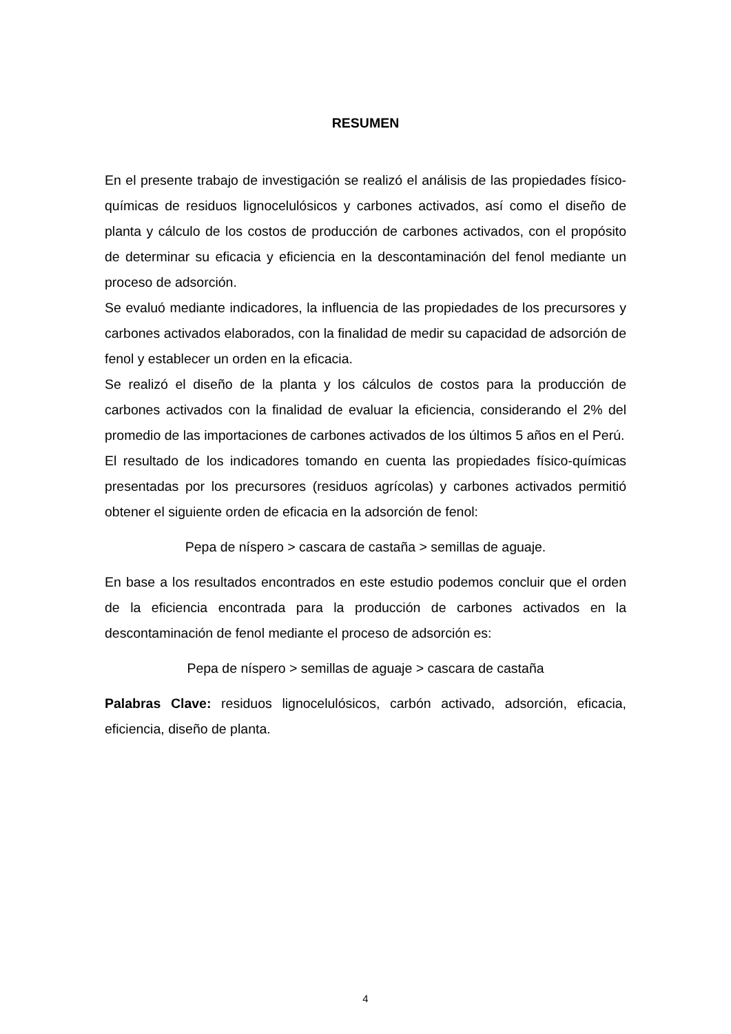RESUMEN
En el presente trabajo de investigación se realizó el análisis de las propiedades físico-químicas de residuos lignocelulósicos y carbones activados, así como el diseño de planta y cálculo de los costos de producción de carbones activados, con el propósito de determinar su eficacia y eficiencia en la descontaminación del fenol mediante un proceso de adsorción.
Se evaluó mediante indicadores, la influencia de las propiedades de los precursores y carbones activados elaborados, con la finalidad de medir su capacidad de adsorción de fenol y establecer un orden en la eficacia.
Se realizó el diseño de la planta y los cálculos de costos para la producción de carbones activados con la finalidad de evaluar la eficiencia, considerando el 2% del promedio de las importaciones de carbones activados de los últimos 5 años en el Perú.
El resultado de los indicadores tomando en cuenta las propiedades físico-químicas presentadas por los precursores (residuos agrícolas) y carbones activados permitió obtener el siguiente orden de eficacia en la adsorción de fenol:
Pepa de níspero > cascara de castaña > semillas de aguaje.
En base a los resultados encontrados en este estudio podemos concluir que el orden de la eficiencia encontrada para la producción de carbones activados en la descontaminación de fenol mediante el proceso de adsorción es:
Pepa de níspero > semillas de aguaje > cascara de castaña
Palabras Clave: residuos lignocelulósicos, carbón activado, adsorción, eficacia, eficiencia, diseño de planta.
4